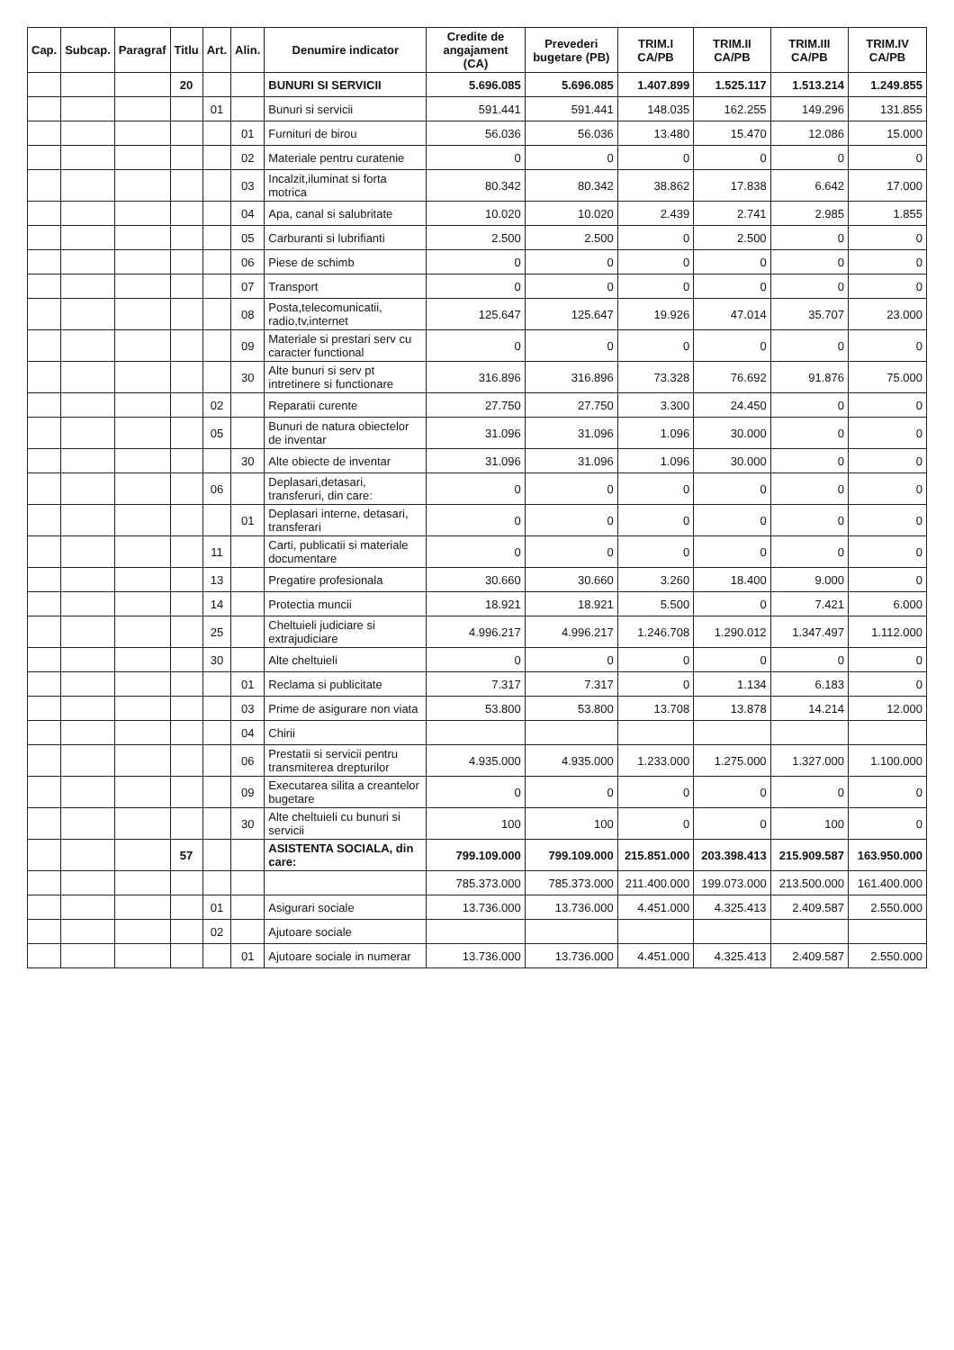| Cap. | Subcap. | Paragraf | Titlu | Art. | Alin. | Denumire indicator | Credite de angajament (CA) | Prevederi bugetare (PB) | TRIM.I CA/PB | TRIM.II CA/PB | TRIM.III CA/PB | TRIM.IV CA/PB |
| --- | --- | --- | --- | --- | --- | --- | --- | --- | --- | --- | --- | --- |
| | | | 20 | | | BUNURI SI SERVICII | 5.696.085 | 5.696.085 | 1.407.899 | 1.525.117 | 1.513.214 | 1.249.855 |
| | | | | 01 | | Bunuri si servicii | 591.441 | 591.441 | 148.035 | 162.255 | 149.296 | 131.855 |
| | | | | | 01 | Furnituri de birou | 56.036 | 56.036 | 13.480 | 15.470 | 12.086 | 15.000 |
| | | | | | 02 | Materiale pentru curatenie | 0 | 0 | 0 | 0 | 0 | 0 |
| | | | | | 03 | Incalzit,iluminat si forta motrica | 80.342 | 80.342 | 38.862 | 17.838 | 6.642 | 17.000 |
| | | | | | 04 | Apa, canal si salubritate | 10.020 | 10.020 | 2.439 | 2.741 | 2.985 | 1.855 |
| | | | | | 05 | Carburanti si lubrifianti | 2.500 | 2.500 | 0 | 2.500 | 0 | 0 |
| | | | | | 06 | Piese de schimb | 0 | 0 | 0 | 0 | 0 | 0 |
| | | | | | 07 | Transport | 0 | 0 | 0 | 0 | 0 | 0 |
| | | | | | 08 | Posta,telecomunicatii, radio,tv,internet | 125.647 | 125.647 | 19.926 | 47.014 | 35.707 | 23.000 |
| | | | | | 09 | Materiale si prestari serv cu caracter functional | 0 | 0 | 0 | 0 | 0 | 0 |
| | | | | | 30 | Alte bunuri si serv pt intretinere si functionare | 316.896 | 316.896 | 73.328 | 76.692 | 91.876 | 75.000 |
| | | | | 02 | | Reparatii curente | 27.750 | 27.750 | 3.300 | 24.450 | 0 | 0 |
| | | | | 05 | | Bunuri de natura obiectelor de inventar | 31.096 | 31.096 | 1.096 | 30.000 | 0 | 0 |
| | | | | | 30 | Alte obiecte de inventar | 31.096 | 31.096 | 1.096 | 30.000 | 0 | 0 |
| | | | | 06 | | Deplasari,detasari, transferuri, din care: | 0 | 0 | 0 | 0 | 0 | 0 |
| | | | | | 01 | Deplasari interne, detasari, transferari | 0 | 0 | 0 | 0 | 0 | 0 |
| | | | | 11 | | Carti, publicatii si materiale documentare | 0 | 0 | 0 | 0 | 0 | 0 |
| | | | | 13 | | Pregatire profesionala | 30.660 | 30.660 | 3.260 | 18.400 | 9.000 | 0 |
| | | | | 14 | | Protectia muncii | 18.921 | 18.921 | 5.500 | 0 | 7.421 | 6.000 |
| | | | | 25 | | Cheltuieli judiciare si extrajudiciare | 4.996.217 | 4.996.217 | 1.246.708 | 1.290.012 | 1.347.497 | 1.112.000 |
| | | | | 30 | | Alte cheltuieli | 0 | 0 | 0 | 0 | 0 | 0 |
| | | | | | 01 | Reclama si publicitate | 7.317 | 7.317 | 0 | 1.134 | 6.183 | 0 |
| | | | | | 03 | Prime de asigurare non viata | 53.800 | 53.800 | 13.708 | 13.878 | 14.214 | 12.000 |
| | | | | | 04 | Chirii | | | | | | |
| | | | | | 06 | Prestatii si servicii pentru transmiterea drepturilor | 4.935.000 | 4.935.000 | 1.233.000 | 1.275.000 | 1.327.000 | 1.100.000 |
| | | | | | 09 | Executarea silita a creantelor bugetare | 0 | 0 | 0 | 0 | 0 | 0 |
| | | | | | 30 | Alte cheltuieli cu bunuri si servicii | 100 | 100 | 0 | 0 | 100 | 0 |
| | | | 57 | | | ASISTENTA SOCIALA, din care: | 799.109.000 | 799.109.000 | 215.851.000 | 203.398.413 | 215.909.587 | 163.950.000 |
| | | | | | | | 785.373.000 | 785.373.000 | 211.400.000 | 199.073.000 | 213.500.000 | 161.400.000 |
| | | | | 01 | | Asigurari sociale | 13.736.000 | 13.736.000 | 4.451.000 | 4.325.413 | 2.409.587 | 2.550.000 |
| | | | | 02 | | Ajutoare sociale | | | | | | |
| | | | | | 01 | Ajutoare sociale in numerar | 13.736.000 | 13.736.000 | 4.451.000 | 4.325.413 | 2.409.587 | 2.550.000 |